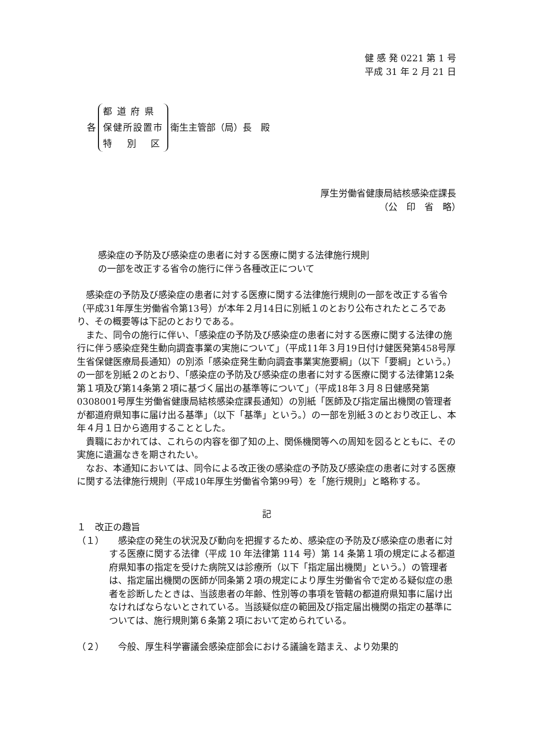健 感 発 0221 第 1 号
平成 31 年 2 月 21 日
各
都 道 府 県
保健所設置市
特　 別　 区
衛生主管部（局）長　殿
厚生労働省健康局結核感染症課長
（公　印　省　略）　　
感染症の予防及び感染症の患者に対する医療に関する法律施行規則
の一部を改正する省令の施行に伴う各種改正について
感染症の予防及び感染症の患者に対する医療に関する法律施行規則の一部を改正する省令（平成31年厚生労働省令第13号）が本年２月14日に別紙１のとおり公布されたところであり、その概要等は下記のとおりである。
また、同令の施行に伴い、「感染症の予防及び感染症の患者に対する医療に関する法律の施行に伴う感染症発生動向調査事業の実施について」（平成11年３月19日付け健医発第458号厚生省保健医療局長通知）の別添「感染症発生動向調査事業実施要綱」（以下「要綱」という。）の一部を別紙２のとおり、「感染症の予防及び感染症の患者に対する医療に関する法律第12条第１項及び第14条第２項に基づく届出の基準等について」（平成18年３月８日健感発第0308001号厚生労働省健康局結核感染症課長通知）の別紙「医師及び指定届出機関の管理者が都道府県知事に届け出る基準」（以下「基準」という。）の一部を別紙３のとおり改正し、本年４月１日から適用することとした。
貴職におかれては、これらの内容を御了知の上、関係機関等への周知を図るとともに、その実施に遺漏なきを期されたい。
なお、本通知においては、同令による改正後の感染症の予防及び感染症の患者に対する医療に関する法律施行規則（平成10年厚生労働省令第99号）を「施行規則」と略称する。
記
１　改正の趣旨
（１）　感染症の発生の状況及び動向を把握するため、感染症の予防及び感染症の患者に対する医療に関する法律（平成 10 年法律第 114 号）第 14 条第１項の規定による都道府県知事の指定を受けた病院又は診療所（以下「指定届出機関」という。）の管理者は、指定届出機関の医師が同条第２項の規定により厚生労働省令で定める疑似症の患者を診断したときは、当該患者の年齢、性別等の事項を管轄の都道府県知事に届け出なければならないとされている。当該疑似症の範囲及び指定届出機関の指定の基準については、施行規則第６条第２項において定められている。
（２）　今般、厚生科学審議会感染症部会における議論を踏まえ、より効果的